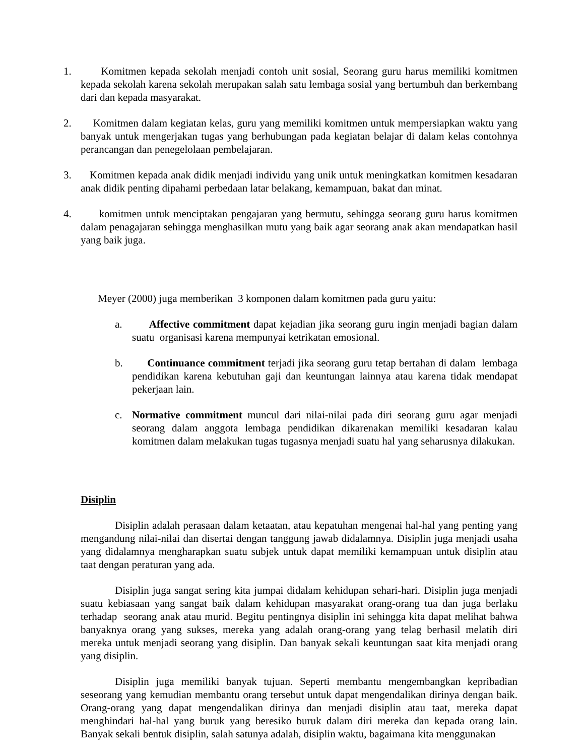1. Komitmen kepada sekolah menjadi contoh unit sosial, Seorang guru harus memiliki komitmen kepada sekolah karena sekolah merupakan salah satu lembaga sosial yang bertumbuh dan berkembang dari dan kepada masyarakat.
2. Komitmen dalam kegiatan kelas, guru yang memiliki komitmen untuk mempersiapkan waktu yang banyak untuk mengerjakan tugas yang berhubungan pada kegiatan belajar di dalam kelas contohnya perancangan dan penegelolaan pembelajaran.
3. Komitmen kepada anak didik menjadi individu yang unik untuk meningkatkan komitmen kesadaran anak didik penting dipahami perbedaan latar belakang, kemampuan, bakat dan minat.
4. komitmen untuk menciptakan pengajaran yang bermutu, sehingga seorang guru harus komitmen dalam penagajaran sehingga menghasilkan mutu yang baik agar seorang anak akan mendapatkan hasil yang baik juga.
Meyer (2000) juga memberikan 3 komponen dalam komitmen pada guru yaitu:
a. Affective commitment dapat kejadian jika seorang guru ingin menjadi bagian dalam suatu organisasi karena mempunyai ketrikatan emosional.
b. Continuance commitment terjadi jika seorang guru tetap bertahan di dalam lembaga pendidikan karena kebutuhan gaji dan keuntungan lainnya atau karena tidak mendapat pekerjaan lain.
c. Normative commitment muncul dari nilai-nilai pada diri seorang guru agar menjadi seorang dalam anggota lembaga pendidikan dikarenakan memiliki kesadaran kalau komitmen dalam melakukan tugas tugasnya menjadi suatu hal yang seharusnya dilakukan.
Disiplin
Disiplin adalah perasaan dalam ketaatan, atau kepatuhan mengenai hal-hal yang penting yang mengandung nilai-nilai dan disertai dengan tanggung jawab didalamnya. Disiplin juga menjadi usaha yang didalamnya mengharapkan suatu subjek untuk dapat memiliki kemampuan untuk disiplin atau taat dengan peraturan yang ada.
Disiplin juga sangat sering kita jumpai didalam kehidupan sehari-hari. Disiplin juga menjadi suatu kebiasaan yang sangat baik dalam kehidupan masyarakat orang-orang tua dan juga berlaku terhadap seorang anak atau murid. Begitu pentingnya disiplin ini sehingga kita dapat melihat bahwa banyaknya orang yang sukses, mereka yang adalah orang-orang yang telag berhasil melatih diri mereka untuk menjadi seorang yang disiplin. Dan banyak sekali keuntungan saat kita menjadi orang yang disiplin.
Disiplin juga memiliki banyak tujuan. Seperti membantu mengembangkan kepribadian seseorang yang kemudian membantu orang tersebut untuk dapat mengendalikan dirinya dengan baik. Orang-orang yang dapat mengendalikan dirinya dan menjadi disiplin atau taat, mereka dapat menghindari hal-hal yang buruk yang beresiko buruk dalam diri mereka dan kepada orang lain. Banyak sekali bentuk disiplin, salah satunya adalah, disiplin waktu, bagaimana kita menggunakan